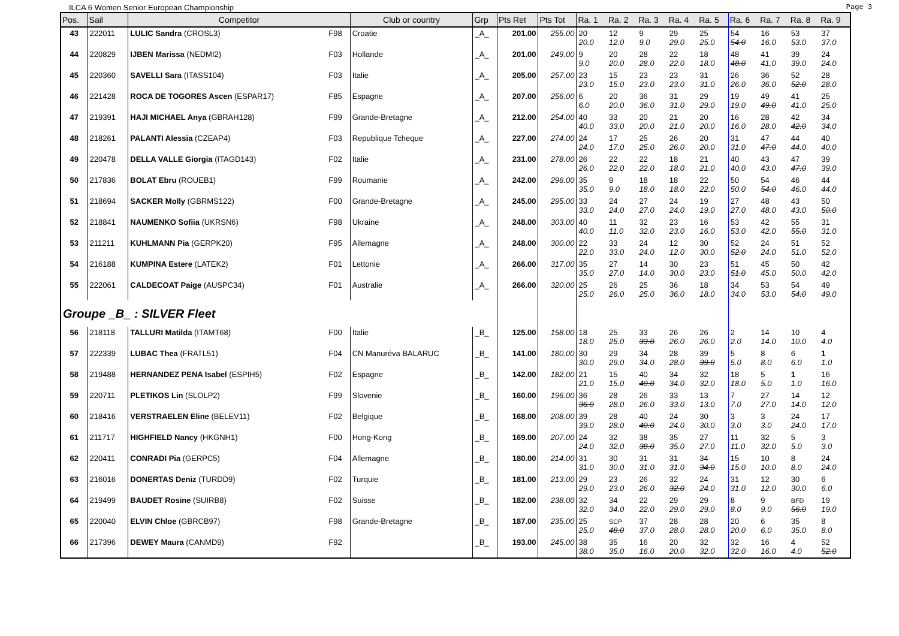ILCA 6 Women Senior European Championship Page 3
| Pos. | Sail | Competitor | | Club or country | Grp | Pts Ret | Pts Tot | Ra. 1 | Ra. 2 | Ra. 3 | Ra. 4 | Ra. 5 | Ra. 6 | Ra. 7 | Ra. 8 | Ra. 9 |
| --- | --- | --- | --- | --- | --- | --- | --- | --- | --- | --- | --- | --- | --- | --- | --- | --- |
| 43 | 222011 | LULIC Sandra (CROSL3) | F98 | Croatie | _A_ | 201.00 | 255.00 | 20 20.0 | 12 12.0 | 9 9.0 | 29 29.0 | 25 25.0 | 54 54.0 | 16 16.0 | 53 53.0 | 37 37.0 |
| 44 | 220829 | IJBEN Marissa (NEDMI2) | F03 | Hollande | _A_ | 201.00 | 249.00 | 9 9.0 | 20 20.0 | 28 28.0 | 22 22.0 | 18 18.0 | 48 48.0 | 41 41.0 | 39 39.0 | 24 24.0 |
| 45 | 220360 | SAVELLI Sara (ITASS104) | F03 | Italie | _A_ | 205.00 | 257.00 | 23 23.0 | 15 15.0 | 23 23.0 | 23 23.0 | 31 31.0 | 26 26.0 | 36 36.0 | 52 52.0 | 28 28.0 |
| 46 | 221428 | ROCA DE TOGORES Ascen (ESPAR17) | F85 | Espagne | _A_ | 207.00 | 256.00 | 6 6.0 | 20 20.0 | 36 36.0 | 31 31.0 | 29 29.0 | 19 19.0 | 49 49.0 | 41 41.0 | 25 25.0 |
| 47 | 219391 | HAJI MICHAEL Anya (GBRAH128) | F99 | Grande-Bretagne | _A_ | 212.00 | 254.00 | 40 40.0 | 33 33.0 | 20 20.0 | 21 21.0 | 20 20.0 | 16 16.0 | 28 28.0 | 42 42.0 | 34 34.0 |
| 48 | 218261 | PALANTI Alessia (CZEAP4) | F03 | Republique Tcheque | _A_ | 227.00 | 274.00 | 24 24.0 | 17 17.0 | 25 25.0 | 26 26.0 | 20 20.0 | 31 31.0 | 47 47.0 | 44 44.0 | 40 40.0 |
| 49 | 220478 | DELLA VALLE Giorgia (ITAGD143) | F02 | Italie | _A_ | 231.00 | 278.00 | 26 26.0 | 22 22.0 | 22 22.0 | 18 18.0 | 21 21.0 | 40 40.0 | 43 43.0 | 47 47.0 | 39 39.0 |
| 50 | 217836 | BOLAT Ebru (ROUEB1) | F99 | Roumanie | _A_ | 242.00 | 296.00 | 35 35.0 | 9 9.0 | 18 18.0 | 18 18.0 | 22 22.0 | 50 50.0 | 54 54.0 | 46 46.0 | 44 44.0 |
| 51 | 218694 | SACKER Molly (GBRMS122) | F00 | Grande-Bretagne | _A_ | 245.00 | 295.00 | 33 33.0 | 24 24.0 | 27 27.0 | 24 24.0 | 19 19.0 | 27 27.0 | 48 48.0 | 43 43.0 | 50 50.0 |
| 52 | 218841 | NAUMENKO Sofiia (UKRSN6) | F98 | Ukraine | _A_ | 248.00 | 303.00 | 40 40.0 | 11 11.0 | 32 32.0 | 23 23.0 | 16 16.0 | 53 53.0 | 42 42.0 | 55 55.0 | 31 31.0 |
| 53 | 211211 | KUHLMANN Pia (GERPK20) | F95 | Allemagne | _A_ | 248.00 | 300.00 | 22 22.0 | 33 33.0 | 24 24.0 | 12 12.0 | 30 30.0 | 52 52.0 | 24 24.0 | 51 51.0 | 52 52.0 |
| 54 | 216188 | KUMPINA Estere (LATEK2) | F01 | Lettonie | _A_ | 266.00 | 317.00 | 35 35.0 | 27 27.0 | 14 14.0 | 30 30.0 | 23 23.0 | 51 51.0 | 45 45.0 | 50 50.0 | 42 42.0 |
| 55 | 222061 | CALDECOAT Paige (AUSPC34) | F01 | Australie | _A_ | 266.00 | 320.00 | 25 25.0 | 26 26.0 | 25 25.0 | 36 36.0 | 18 18.0 | 34 34.0 | 53 53.0 | 54 54.0 | 49 49.0 |
| Groupe _B_ : SILVER Fleet | | | | | | | | | | | | | | | | |
| 56 | 218118 | TALLURI Matilda (ITAMT68) | F00 | Italie | _B_ | 125.00 | 158.00 | 18 18.0 | 25 25.0 | 33 33.0 | 26 26.0 | 26 26.0 | 2 2.0 | 14 14.0 | 10 10.0 | 4 4.0 |
| 57 | 222339 | LUBAC Thea (FRATL51) | F04 | CN Manuréva BALARUC | _B_ | 141.00 | 180.00 | 30 30.0 | 29 29.0 | 34 34.0 | 28 28.0 | 39 39.0 | 5 5.0 | 8 8.0 | 6 6.0 | 1 1.0 |
| 58 | 219488 | HERNANDEZ PENA Isabel (ESPIH5) | F02 | Espagne | _B_ | 142.00 | 182.00 | 21 21.0 | 15 15.0 | 40 40.0 | 34 34.0 | 32 32.0 | 18 18.0 | 5 5.0 | 1 1.0 | 16 16.0 |
| 59 | 220711 | PLETIKOS Lin (SLOLP2) | F99 | Slovenie | _B_ | 160.00 | 196.00 | 36 36.0 | 28 28.0 | 26 26.0 | 33 33.0 | 13 13.0 | 7 7.0 | 27 27.0 | 14 14.0 | 12 12.0 |
| 60 | 218416 | VERSTRAELEN Eline (BELEV11) | F02 | Belgique | _B_ | 168.00 | 208.00 | 39 39.0 | 28 28.0 | 40 40.0 | 24 24.0 | 30 30.0 | 3 3.0 | 3 3.0 | 24 24.0 | 17 17.0 |
| 61 | 211717 | HIGHFIELD Nancy (HKGNH1) | F00 | Hong-Kong | _B_ | 169.00 | 207.00 | 24 24.0 | 32 32.0 | 38 38.0 | 35 35.0 | 27 27.0 | 11 11.0 | 32 32.0 | 5 5.0 | 3 3.0 |
| 62 | 220411 | CONRADI Pia (GERPC5) | F04 | Allemagne | _B_ | 180.00 | 214.00 | 31 31.0 | 30 30.0 | 31 31.0 | 31 31.0 | 34 34.0 | 15 15.0 | 10 10.0 | 8 8.0 | 24 24.0 |
| 63 | 216016 | DONERTAS Deniz (TURDD9) | F02 | Turquie | _B_ | 181.00 | 213.00 | 29 29.0 | 23 23.0 | 26 26.0 | 32 32.0 | 24 24.0 | 31 31.0 | 12 12.0 | 30 30.0 | 6 6.0 |
| 64 | 219499 | BAUDET Rosine (SUIRB8) | F02 | Suisse | _B_ | 182.00 | 238.00 | 32 32.0 | 34 34.0 | 22 22.0 | 29 29.0 | 29 29.0 | 8 8.0 | 9 9.0 | BFD 56.0 | 19 19.0 |
| 65 | 220040 | ELVIN Chloe (GBRCB97) | F98 | Grande-Bretagne | _B_ | 187.00 | 235.00 | 25 25.0 | SCP 48.0 | 37 37.0 | 28 28.0 | 28 28.0 | 20 20.0 | 6 6.0 | 35 35.0 | 8 8.0 |
| 66 | 217396 | DEWEY Maura (CANMD9) | F92 | | _B_ | 193.00 | 245.00 | 38 38.0 | 35 35.0 | 16 16.0 | 20 20.0 | 32 32.0 | 32 32.0 | 16 16.0 | 4 4.0 | 52 52.0 |